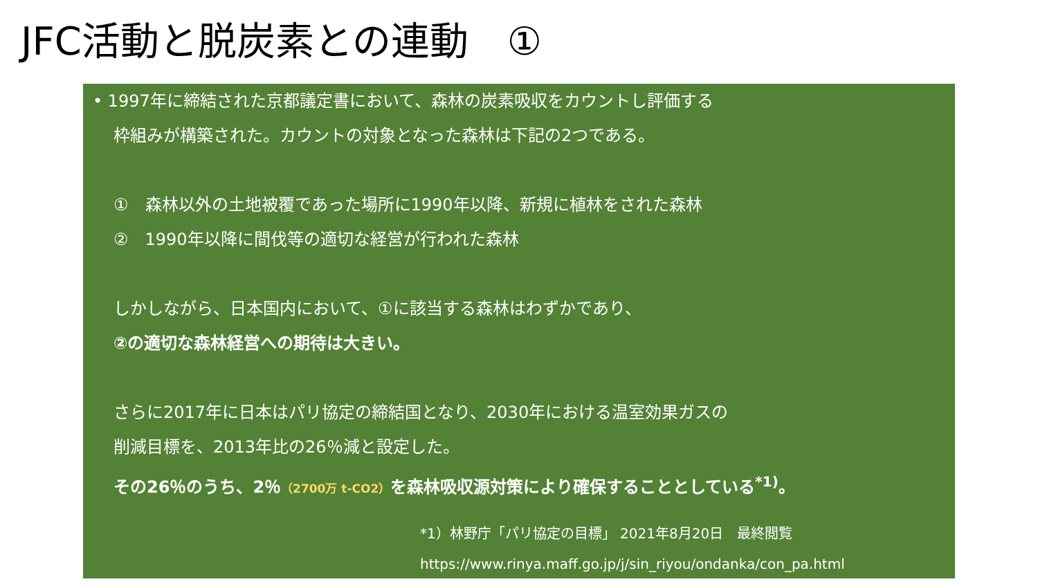JFC活動と脱炭素との連動　①
• 1997年に締結された京都議定書において、森林の炭素吸収をカウントし評価する
枠組みが構築された。カウントの対象となった森林は下記の2つである。
①　森林以外の土地被覆であった場所に1990年以降、新規に植林をされた森林
②　1990年以降に間伐等の適切な経営が行われた森林
しかしながら、日本国内において、①に該当する森林はわずかであり、
②の適切な森林経営への期待は大きい。
さらに2017年に日本はパリ協定の締結国となり、2030年における温室効果ガスの
削減目標を、2013年比の26％減と設定した。
その26％のうち、2％（2700万 t-CO2）を森林吸収源対策により確保することとしている<sup>*1)</sup>。
*1）林野庁「パリ協定の目標」 2021年8月20日　最終閲覧
https://www.rinya.maff.go.jp/j/sin_riyou/ondanka/con_pa.html